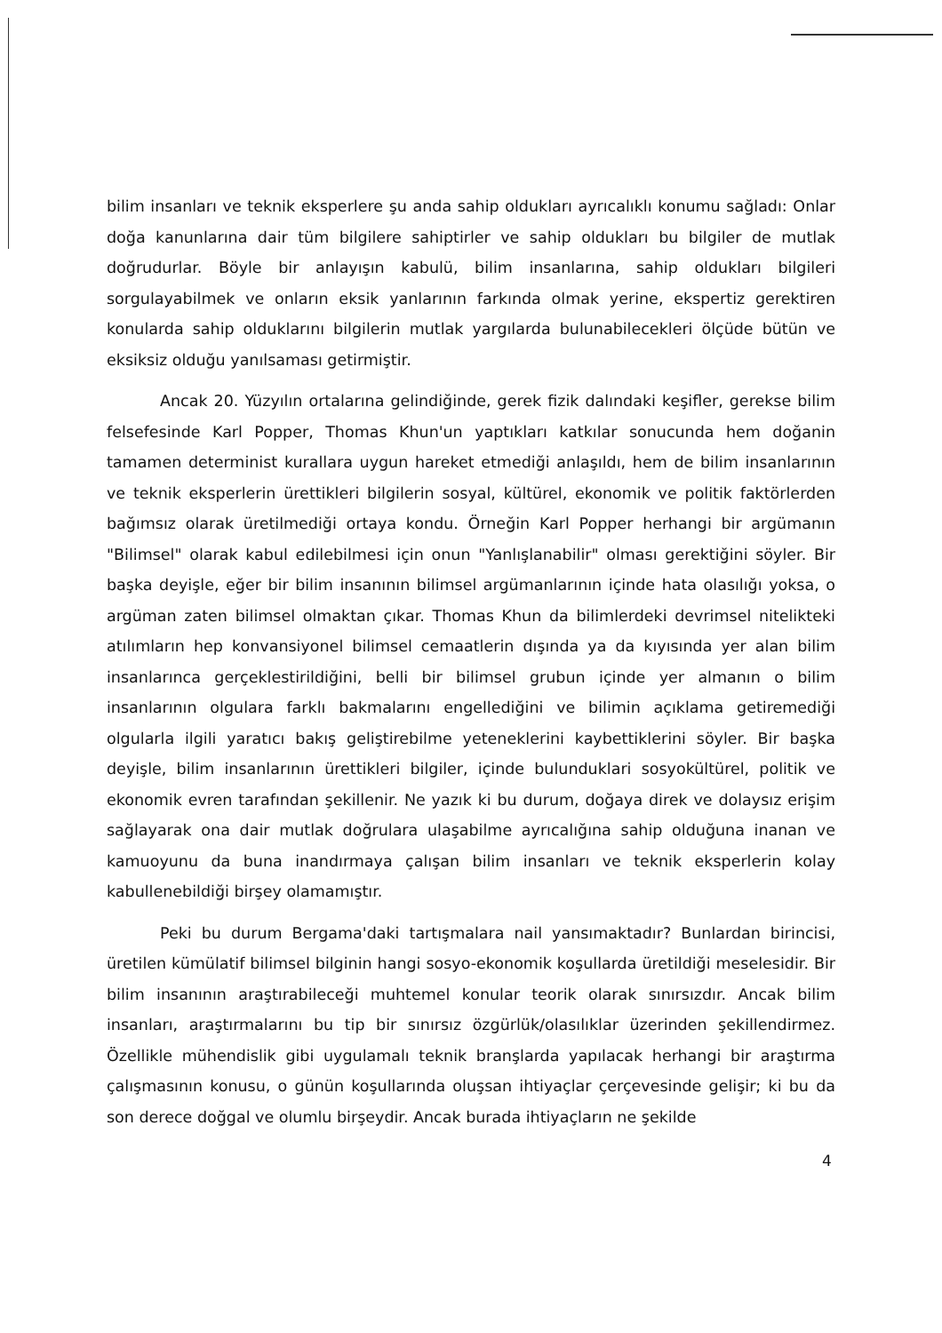bilim insanları ve teknik eksperlere şu anda sahip oldukları ayrıcalıklı konumu sağladı: Onlar doğa kanunlarına dair tüm bilgilere sahiptirler ve sahip oldukları bu bilgiler de mutlak doğrudurlar. Böyle bir anlayışın kabulü, bilim insanlarına, sahip oldukları bilgileri sorgulayabilmek ve onların eksik yanlarının farkında olmak yerine, ekspertiz gerektiren konularda sahip olduklarını bilgilerin mutlak yargılarda bulunabilecekleri ölçüde bütün ve eksiksiz olduğu yanılsaması getirmiştir.
Ancak 20. Yüzyılın ortalarına gelindiğinde, gerek fizik dalındaki keşifler, gerekse bilim felsefesinde Karl Popper, Thomas Khun'un yaptıkları katkılar sonucunda hem doğanin tamamen determinist kurallara uygun hareket etmediği anlaşıldı, hem de bilim insanlarının ve teknik eksperlerin ürettikleri bilgilerin sosyal, kültürel, ekonomik ve politik faktörlerden bağımsız olarak üretilmediği ortaya kondu. Örneğin Karl Popper herhangi bir argümanın "Bilimsel" olarak kabul edilebilmesi için onun "Yanlışlanabilir" olması gerektiğini söyler. Bir başka deyişle, eğer bir bilim insanının bilimsel argümanlarının içinde hata olasılığı yoksa, o argüman zaten bilimsel olmaktan çıkar. Thomas Khun da bilimlerdeki devrimsel nitelikteki atılımların hep konvansiyonel bilimsel cemaatlerin dışında ya da kıyısında yer alan bilim insanlarınca gerçeklestirildiğini, belli bir bilimsel grubun içinde yer almanın o bilim insanlarının olgulara farklı bakmalarını engellediğini ve bilimin açıklama getiremediği olgularla ilgili yaratıcı bakış geliştirebilme yeteneklerini kaybettiklerini söyler. Bir başka deyişle, bilim insanlarının ürettikleri bilgiler, içinde bulunduklari sosyokültürel, politik ve ekonomik evren tarafından şekillenir. Ne yazık ki bu durum, doğaya direk ve dolaysız erişim sağlayarak ona dair mutlak doğrulara ulaşabilme ayrıcalığına sahip olduğuna inanan ve kamuoyunu da buna inandırmaya çalışan bilim insanları ve teknik eksperlerin kolay kabullenebildiği birşey olamamıştır.
Peki bu durum Bergama'daki tartışmalara nail yansımaktadır? Bunlardan birincisi, üretilen kümülatif bilimsel bilginin hangi sosyo-ekonomik koşullarda üretildiği meselesidir. Bir bilim insanının araştırabileceği muhtemel konular teorik olarak sınırsızdır. Ancak bilim insanları, araştırmalarını bu tip bir sınırsız özgürlük/olasılıklar üzerinden şekillendirmez. Özellikle mühendislik gibi uygulamalı teknik branşlarda yapılacak herhangi bir araştırma çalışmasının konusu, o günün koşullarında oluşsan ihtiyaçlar çerçevesinde gelişir; ki bu da son derece doğgal ve olumlu birşeydir. Ancak burada ihtiyaçların ne şekilde
4